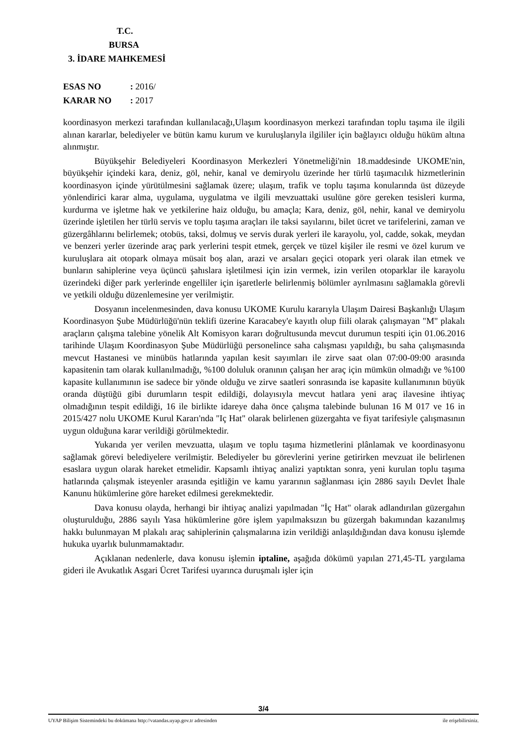T.C.
BURSA
3. İDARE MAHKEMESİ
ESAS NO: 2016/
KARAR NO: 2017
koordinasyon merkezi tarafından kullanılacağı,Ulaşım koordinasyon merkezi tarafından toplu taşıma ile ilgili alınan kararlar, belediyeler ve bütün kamu kurum ve kuruluşlarıyla ilgililer için bağlayıcı olduğu hüküm altına alınmıştır.
Büyükşehir Belediyeleri Koordinasyon Merkezleri Yönetmeliği'nin 18.maddesinde UKOME'nin, büyükşehir içindeki kara, deniz, göl, nehir, kanal ve demiryolu üzerinde her türlü taşımacılık hizmetlerinin koordinasyon içinde yürütülmesini sağlamak üzere; ulaşım, trafik ve toplu taşıma konularında üst düzeyde yönlendirici karar alma, uygulama, uygulatma ve ilgili mevzuattaki usulüne göre gereken tesisleri kurma, kurdurma ve işletme hak ve yetkilerine haiz olduğu, bu amaçla; Kara, deniz, göl, nehir, kanal ve demiryolu üzerinde işletilen her türlü servis ve toplu taşıma araçları ile taksi sayılarını, bilet ücret ve tarifelerini, zaman ve güzergâhlarını belirlemek; otobüs, taksi, dolmuş ve servis durak yerleri ile karayolu, yol, cadde, sokak, meydan ve benzeri yerler üzerinde araç park yerlerini tespit etmek, gerçek ve tüzel kişiler ile resmi ve özel kurum ve kuruluşlara ait otopark olmaya müsait boş alan, arazi ve arsaları geçici otopark yeri olarak ilan etmek ve bunların sahiplerine veya üçüncü şahıslara işletilmesi için izin vermek, izin verilen otoparklar ile karayolu üzerindeki diğer park yerlerinde engelliler için işaretlerle belirlenmiş bölümler ayrılmasını sağlamakla görevli ve yetkili olduğu düzenlemesine yer verilmiştir.
Dosyanın incelenmesinden, dava konusu UKOME Kurulu kararıyla Ulaşım Dairesi Başkanlığı Ulaşım Koordinasyon Şube Müdürlüğü'nün teklifi üzerine Karacabey'e kayıtlı olup fiili olarak çalışmayan "M" plakalı araçların çalışma talebine yönelik Alt Komisyon kararı doğrultusunda mevcut durumun tespiti için 01.06.2016 tarihinde Ulaşım Koordinasyon Şube Müdürlüğü personelince saha calışması yapıldığı, bu saha çalışmasında mevcut Hastanesi ve minübüs hatlarında yapılan kesit sayımları ile zirve saat olan 07:00-09:00 arasında kapasitenin tam olarak kullanılmadığı, %100 doluluk oranının çalışan her araç için mümkün olmadığı ve %100 kapasite kullanımının ise sadece bir yönde olduğu ve zirve saatleri sonrasında ise kapasite kullanımının büyük oranda düştüğü gibi durumların tespit edildiği, dolayısıyla mevcut hatlara yeni araç ilavesine ihtiyaç olmadığının tespit edildiği, 16 ile birlikte idareye daha önce çalışma talebinde bulunan 16 M 017 ve 16 in 2015/427 nolu UKOME Kurul Kararı'nda "Iç Hat" olarak belirlenen güzergahta ve fiyat tarifesiyle çalışmasının uygun olduğuna karar verildiği görülmektedir.
Yukarıda yer verilen mevzuatta, ulaşım ve toplu taşıma hizmetlerini plânlamak ve koordinasyonu sağlamak görevi belediyelere verilmiştir. Belediyeler bu görevlerini yerine getirirken mevzuat ile belirlenen esaslara uygun olarak hareket etmelidir. Kapsamlı ihtiyaç analizi yaptıktan sonra, yeni kurulan toplu taşıma hatlarında çalışmak isteyenler arasında eşitliğin ve kamu yararının sağlanması için 2886 sayılı Devlet İhale Kanunu hükümlerine göre hareket edilmesi gerekmektedir.
Dava konusu olayda, herhangi bir ihtiyaç analizi yapılmadan "İç Hat" olarak adlandırılan güzergahın oluşturulduğu, 2886 sayılı Yasa hükümlerine göre işlem yapılmaksızın bu güzergah bakımından kazanılmış hakkı bulunmayan M plakalı araç sahiplerinin çalışmalarına izin verildiği anlaşıldığından dava konusu işlemde hukuka uyarlık bulunmamaktadır.
Açıklanan nedenlerle, dava konusu işlemin iptaline, aşağıda dökümü yapılan 271,45-TL yargılama gideri ile Avukatlık Asgari Ücret Tarifesi uyarınca duruşmalı işler için
3/4
UYAP Bilişim Sistemindeki bu dokümana http://vatandas.uyap.gov.tr adresinden ile erişebilirsiniz.